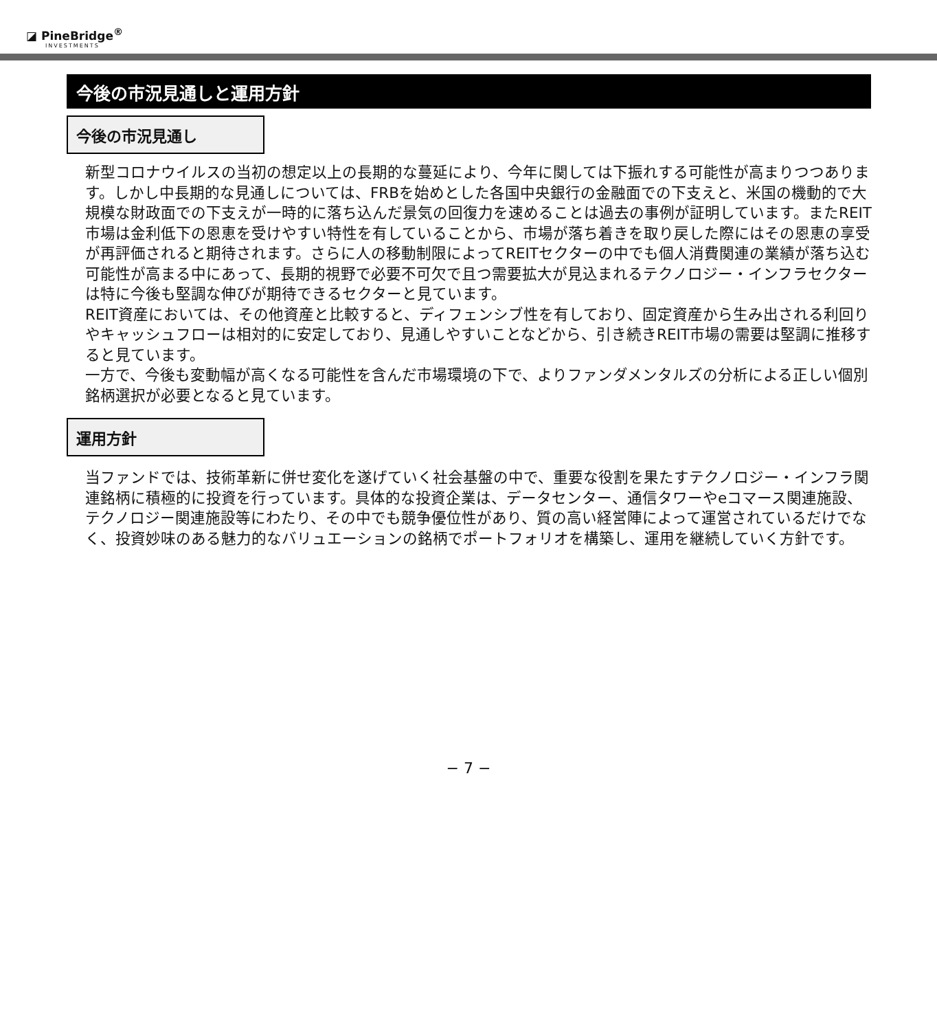◪ PineBridge<sup>®</sup>
INVESTMENTS
今後の市況見通しと運用方針
今後の市況見通し
新型コロナウイルスの当初の想定以上の長期的な蔓延により、今年に関しては下振れする可能性が高まりつつあります。しかし中長期的な見通しについては、FRBを始めとした各国中央銀行の金融面での下支えと、米国の機動的で大規模な財政面での下支えが一時的に落ち込んだ景気の回復力を速めることは過去の事例が証明しています。またREIT市場は金利低下の恩恵を受けやすい特性を有していることから、市場が落ち着きを取り戻した際にはその恩恵の享受が再評価されると期待されます。さらに人の移動制限によってREITセクターの中でも個人消費関連の業績が落ち込む可能性が高まる中にあって、長期的視野で必要不可欠で且つ需要拡大が見込まれるテクノロジー・インフラセクターは特に今後も堅調な伸びが期待できるセクターと見ています。
REIT資産においては、その他資産と比較すると、ディフェンシブ性を有しており、固定資産から生み出される利回りやキャッシュフローは相対的に安定しており、見通しやすいことなどから、引き続きREIT市場の需要は堅調に推移すると見ています。
一方で、今後も変動幅が高くなる可能性を含んだ市場環境の下で、よりファンダメンタルズの分析による正しい個別銘柄選択が必要となると見ています。
運用方針
当ファンドでは、技術革新に併せ変化を遂げていく社会基盤の中で、重要な役割を果たすテクノロジー・インフラ関連銘柄に積極的に投資を行っています。具体的な投資企業は、データセンター、通信タワーやeコマース関連施設、テクノロジー関連施設等にわたり、その中でも競争優位性があり、質の高い経営陣によって運営されているだけでなく、投資妙味のある魅力的なバリュエーションの銘柄でポートフォリオを構築し、運用を継続していく方針です。
− 7 −